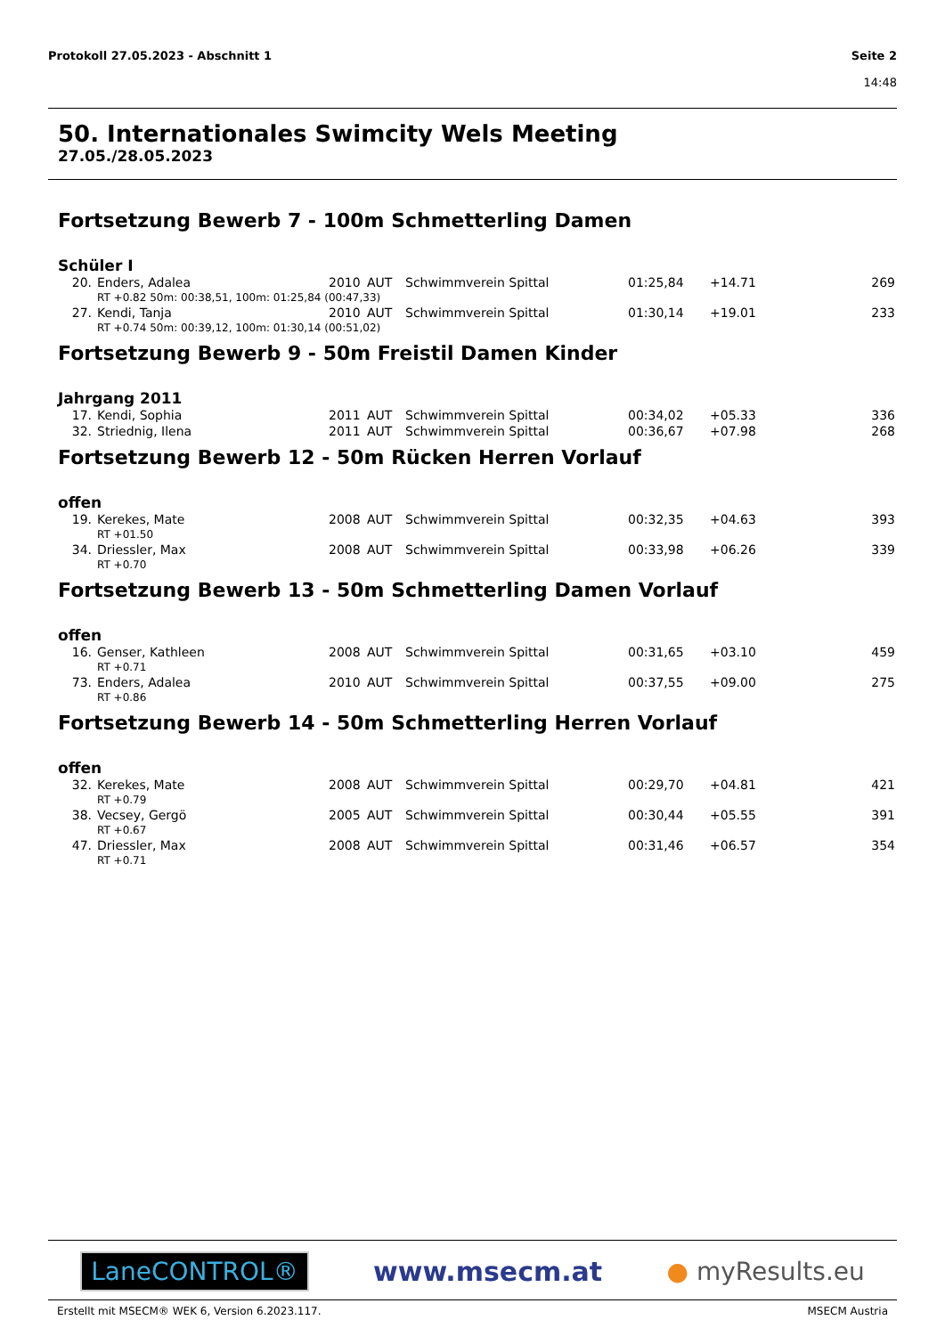Protokoll 27.05.2023 - Abschnitt 1
Seite 2
14:48
50. Internationales Swimcity Wels Meeting
27.05./28.05.2023
Fortsetzung Bewerb 7 - 100m Schmetterling Damen
Schüler I
| 20. | Enders, Adalea | 2010 | AUT | Schwimmverein Spittal | 01:25,84 | +14.71 | 269 |
| | RT +0.82 50m: 00:38,51, 100m: 01:25,84 (00:47,33) | | | | | | |
| 27. | Kendi, Tanja | 2010 | AUT | Schwimmverein Spittal | 01:30,14 | +19.01 | 233 |
| | RT +0.74 50m: 00:39,12, 100m: 01:30,14 (00:51,02) | | | | | | |
Fortsetzung Bewerb 9 - 50m Freistil Damen Kinder
Jahrgang 2011
| 17. | Kendi, Sophia | 2011 | AUT | Schwimmverein Spittal | 00:34,02 | +05.33 | 336 |
| 32. | Striednig, Ilena | 2011 | AUT | Schwimmverein Spittal | 00:36,67 | +07.98 | 268 |
Fortsetzung Bewerb 12 - 50m Rücken Herren Vorlauf
offen
| 19. | Kerekes, Mate | 2008 | AUT | Schwimmverein Spittal | 00:32,35 | +04.63 | 393 |
| | RT +01.50 | | | | | | |
| 34. | Driessler, Max | 2008 | AUT | Schwimmverein Spittal | 00:33,98 | +06.26 | 339 |
| | RT +0.70 | | | | | | |
Fortsetzung Bewerb 13 - 50m Schmetterling Damen Vorlauf
offen
| 16. | Genser, Kathleen | 2008 | AUT | Schwimmverein Spittal | 00:31,65 | +03.10 | 459 |
| | RT +0.71 | | | | | | |
| 73. | Enders, Adalea | 2010 | AUT | Schwimmverein Spittal | 00:37,55 | +09.00 | 275 |
| | RT +0.86 | | | | | | |
Fortsetzung Bewerb 14 - 50m Schmetterling Herren Vorlauf
offen
| 32. | Kerekes, Mate | 2008 | AUT | Schwimmverein Spittal | 00:29,70 | +04.81 | 421 |
| | RT +0.79 | | | | | | |
| 38. | Vecsey, Gergö | 2005 | AUT | Schwimmverein Spittal | 00:30,44 | +05.55 | 391 |
| | RT +0.67 | | | | | | |
| 47. | Driessler, Max | 2008 | AUT | Schwimmverein Spittal | 00:31,46 | +06.57 | 354 |
| | RT +0.71 | | | | | | |
LaneCONTROL® www.msecm.at ● myResults.eu
Erstellt mit MSECM® WEK 6, Version 6.2023.117. MSECM Austria